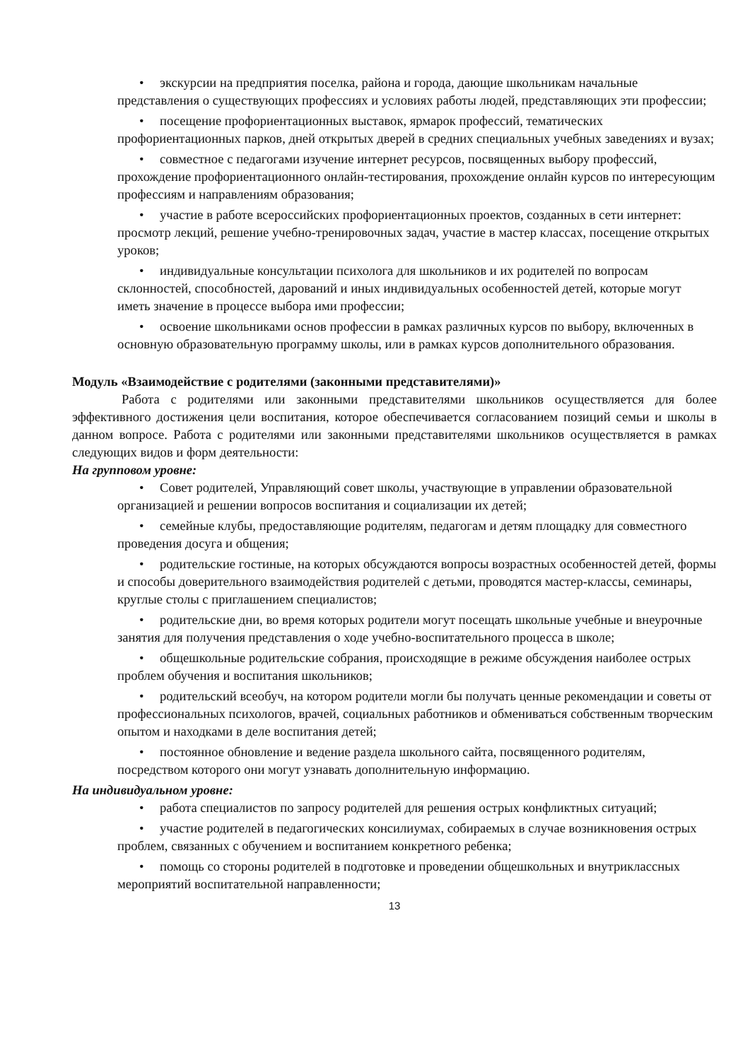• экскурсии на предприятия поселка, района и города, дающие школьникам начальные представления о существующих профессиях и условиях работы людей, представляющих эти профессии;
• посещение профориентационных выставок, ярмарок профессий, тематических профориентационных парков, дней открытых дверей в средних специальных учебных заведениях и вузах;
• совместное с педагогами изучение интернет ресурсов, посвященных выбору профессий, прохождение профориентационного онлайн-тестирования, прохождение онлайн курсов по интересующим профессиям и направлениям образования;
• участие в работе всероссийских профориентационных проектов, созданных в сети интернет: просмотр лекций, решение учебно-тренировочных задач, участие в мастер классах, посещение открытых уроков;
• индивидуальные консультации психолога для школьников и их родителей по вопросам склонностей, способностей, дарований и иных индивидуальных особенностей детей, которые могут иметь значение в процессе выбора ими профессии;
• освоение школьниками основ профессии в рамках различных курсов по выбору, включенных в основную образовательную программу школы, или в рамках курсов дополнительного образования.
Модуль «Взаимодействие с родителями (законными представителями)»
Работа с родителями или законными представителями школьников осуществляется для более эффективного достижения цели воспитания, которое обеспечивается согласованием позиций семьи и школы в данном вопросе. Работа с родителями или законными представителями школьников осуществляется в рамках следующих видов и форм деятельности:
На групповом уровне:
• Совет родителей, Управляющий совет школы, участвующие в управлении образовательной организацией и решении вопросов воспитания и социализации их детей;
• семейные клубы, предоставляющие родителям, педагогам и детям площадку для совместного проведения досуга и общения;
• родительские гостиные, на которых обсуждаются вопросы возрастных особенностей детей, формы и способы доверительного взаимодействия родителей с детьми, проводятся мастер-классы, семинары, круглые столы с приглашением специалистов;
• родительские дни, во время которых родители могут посещать школьные учебные и внеурочные занятия для получения представления о ходе учебно-воспитательного процесса в школе;
• общешкольные родительские собрания, происходящие в режиме обсуждения наиболее острых проблем обучения и воспитания школьников;
• родительский всеобуч, на котором родители могли бы получать ценные рекомендации и советы от профессиональных психологов, врачей, социальных работников и обмениваться собственным творческим опытом и находками в деле воспитания детей;
• постоянное обновление и ведение раздела школьного сайта, посвященного родителям, посредством которого они могут узнавать дополнительную информацию.
На индивидуальном уровне:
• работа специалистов по запросу родителей для решения острых конфликтных ситуаций;
• участие родителей в педагогических консилиумах, собираемых в случае возникновения острых проблем, связанных с обучением и воспитанием конкретного ребенка;
• помощь со стороны родителей в подготовке и проведении общешкольных и внутриклассных мероприятий воспитательной направленности;
13